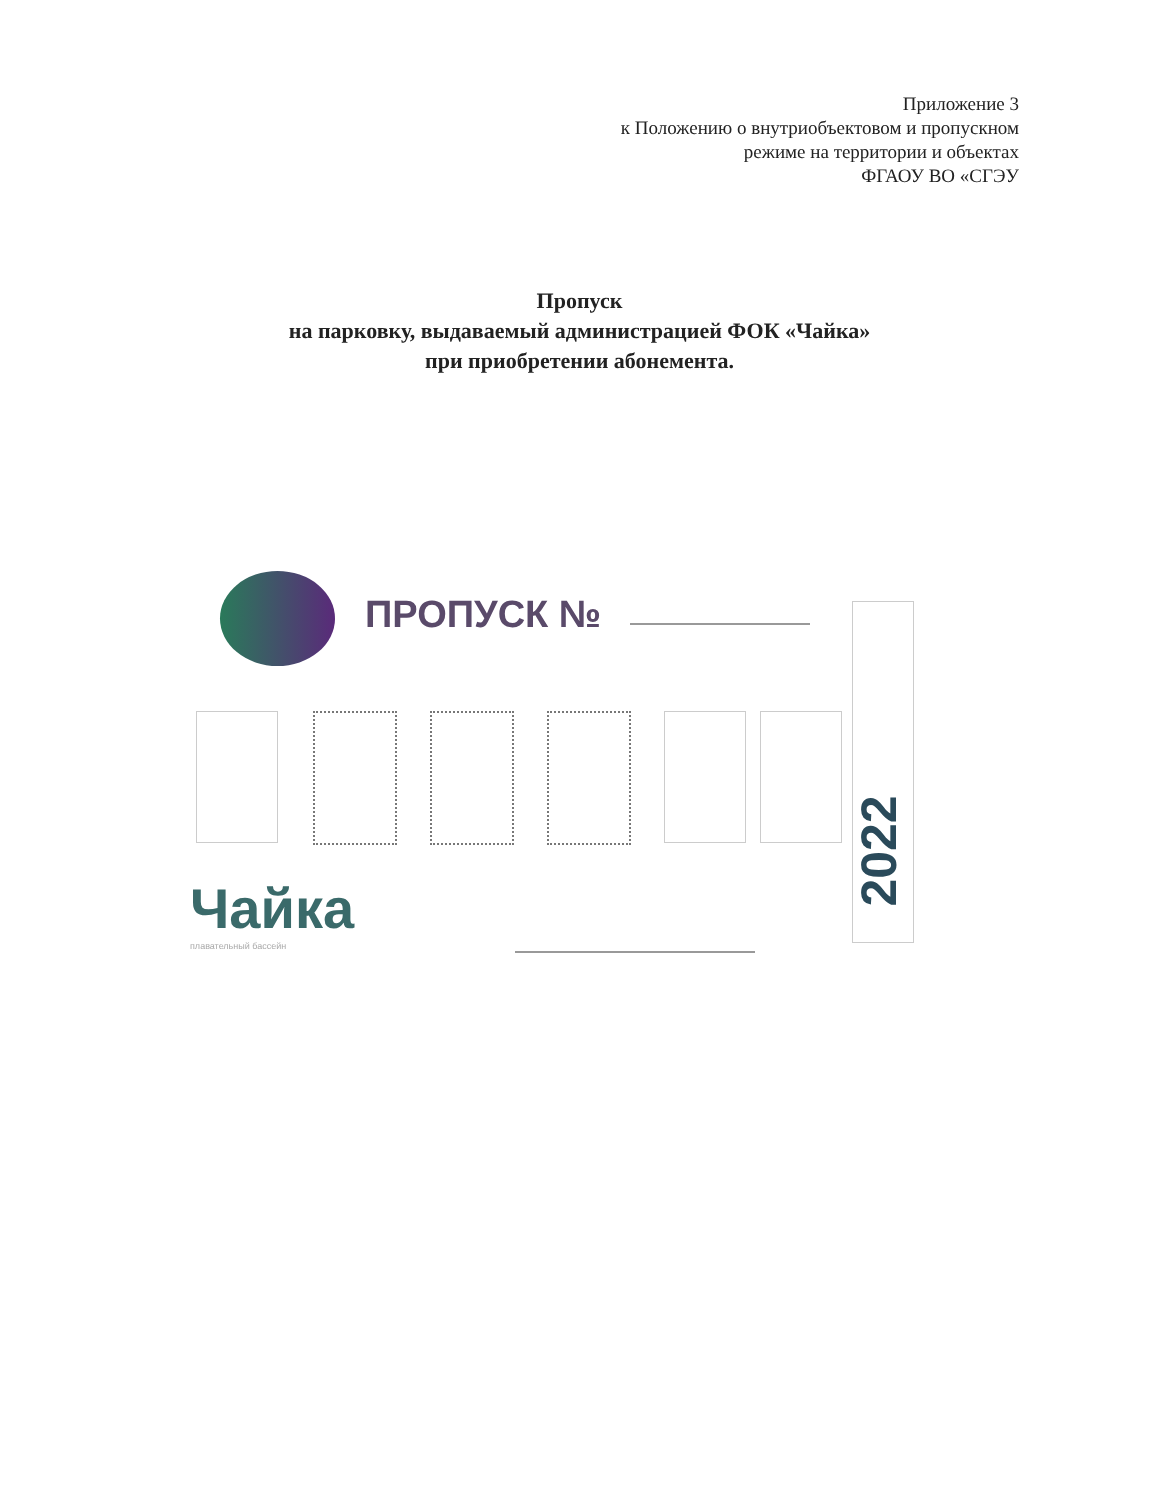Приложение 3
к Положению о внутриобъектовом и пропускном
режиме на территории и объектах
ФГАОУ ВО «СГЭУ
Пропуск
на парковку, выдаваемый администрацией ФОК «Чайка»
при приобретении абонемента.
ПРОПУСК № 2022
Чайка
плавательный бассейн